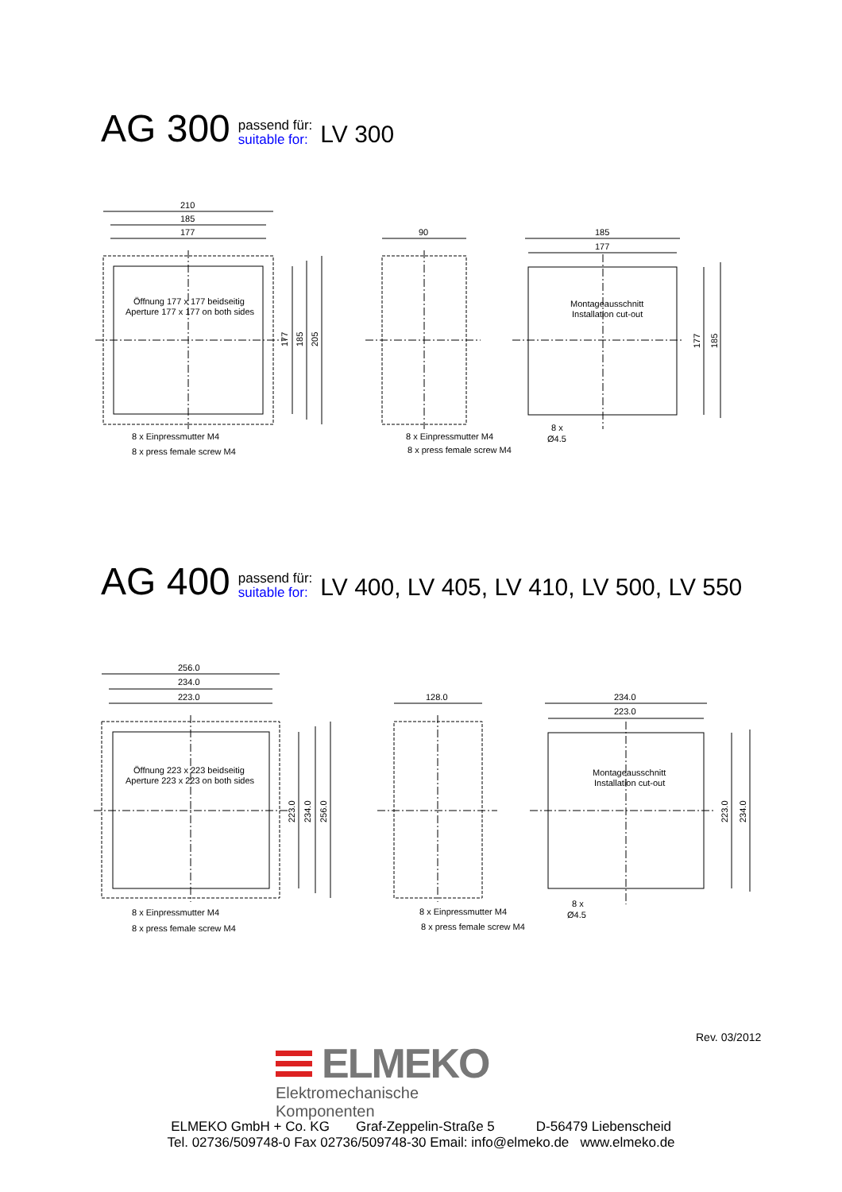AG 300 passend für:
suitable for: LV 300
210
185
177
Öffnung 177 x 177 beidseitig
Aperture 177 x 177 on both sides
177
185
205
8 x Einpressmutter M4
8 x press female screw M4
90
8 x Einpressmutter M4
8 x press female screw M4
185
177
Montageausschnitt
Installation cut-out
177
185
8 x
Ø4.5
AG 400 passend für:
suitable for: LV 400, LV 405, LV 410, LV 500, LV 550
256.0
234.0
223.0
Öffnung 223 x 223 beidseitig
Aperture 223 x 223 on both sides
223.0
234.0
256.0
8 x Einpressmutter M4
8 x press female screw M4
128.0
8 x Einpressmutter M4
8 x press female screw M4
234.0
223.0
Montageausschnitt
Installation cut-out
223.0
234.0
8 x
Ø4.5
Rev. 03/2012
ELMEKO
Elektromechanische Komponenten
ELMEKO GmbH + Co. KG Graf-Zeppelin-Straße 5 D-56479 Liebenscheid
Tel. 02736/509748-0 Fax 02736/509748-30 Email: info@elmeko.de www.elmeko.de